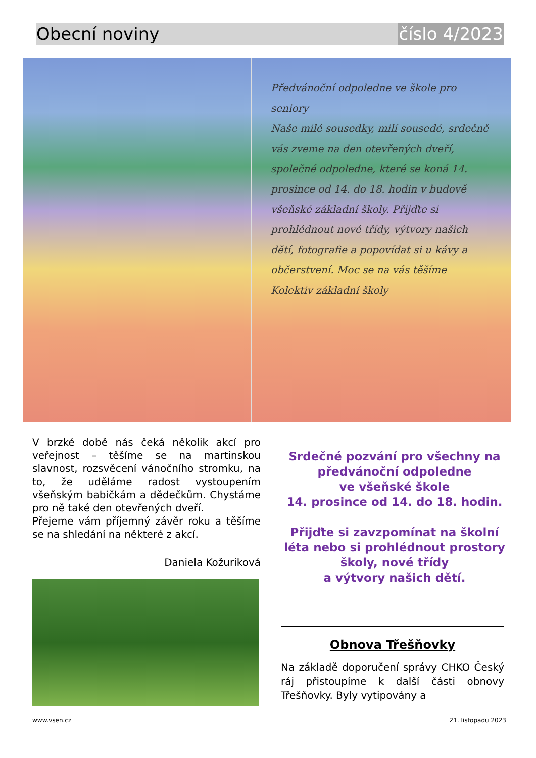Obecní noviny číslo 4/2023
Předvánoční odpoledne ve škole pro seniory
Naše milé sousedky, milí sousedé, srdečně vás zveme na den otevřených dveří, společné odpoledne, které se koná 14. prosince od 14. do 18. hodin v budově všeňské základní školy. Přijďte si prohlédnout nové třídy, výtvory našich dětí, fotografie a popovídat si u kávy a občerstvení. Moc se na vás těšíme
Kolektiv základní školy
V brzké době nás čeká několik akcí pro veřejnost – těšíme se na martinskou slavnost, rozsvěcení vánočního stromku, na to, že uděláme radost vystoupením všeňským babičkám a dědečkům. Chystáme pro ně také den otevřených dveří.
Přejeme vám příjemný závěr roku a těšíme se na shledání na některé z akcí.
Daniela Kožuriková
Srdečné pozvání pro všechny na předvánoční odpoledne
ve všeňské škole
14. prosince od 14. do 18. hodin.
Přijďte si zavzpomínat na školní léta nebo si prohlédnout prostory školy, nové třídy
a výtvory našich dětí.
Obnova Třešňovky
Na základě doporučení správy CHKO Český ráj přistoupíme k další části obnovy Třešňovky. Byly vytipovány a
www.vsen.cz 21. listopadu 2023